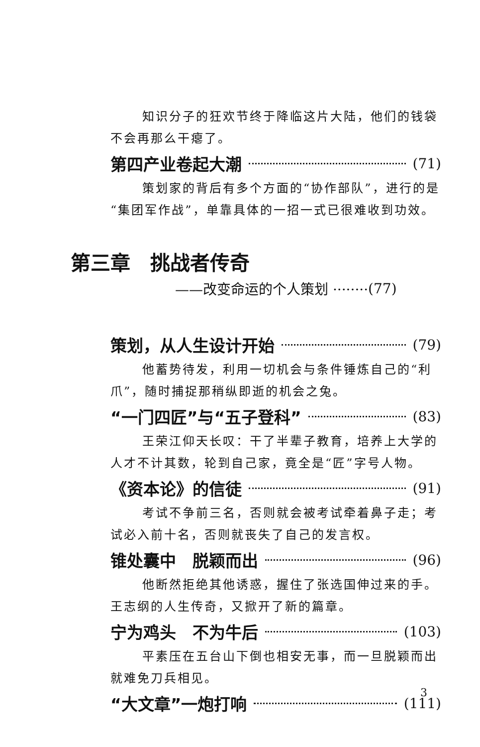知识分子的狂欢节终于降临这片大陆，他们的钱袋
不会再那么干瘪了。
第四产业卷起大潮 (71)
策划家的背后有多个方面的“协作部队”，进行的是
“集团军作战”，单靠具体的一招一式已很难收到功效。
第三章　挑战者传奇
——改变命运的个人策划 ········ (77)
策划，从人生设计开始 (79)
他蓄势待发，利用一切机会与条件锤炼自己的“利
爪”，随时捕捉那稍纵即逝的机会之兔。
“一门四匠”与“五子登科” (83)
王荣江仰天长叹：干了半辈子教育，培养上大学的
人才不计其数，轮到自己家，竟全是“匠”字号人物。
《资本论》的信徒 (91)
考试不争前三名，否则就会被考试牵着鼻子走；考
试必入前十名，否则就丧失了自己的发言权。
锥处囊中　脱颖而出 (96)
他断然拒绝其他诱惑，握住了张选国伸过来的手。
王志纲的人生传奇，又掀开了新的篇章。
宁为鸡头　不为牛后 (103)
平素压在五台山下倒也相安无事，而一旦脱颖而出
就难免刀兵相见。
“大文章”一炮打响 (111)
3